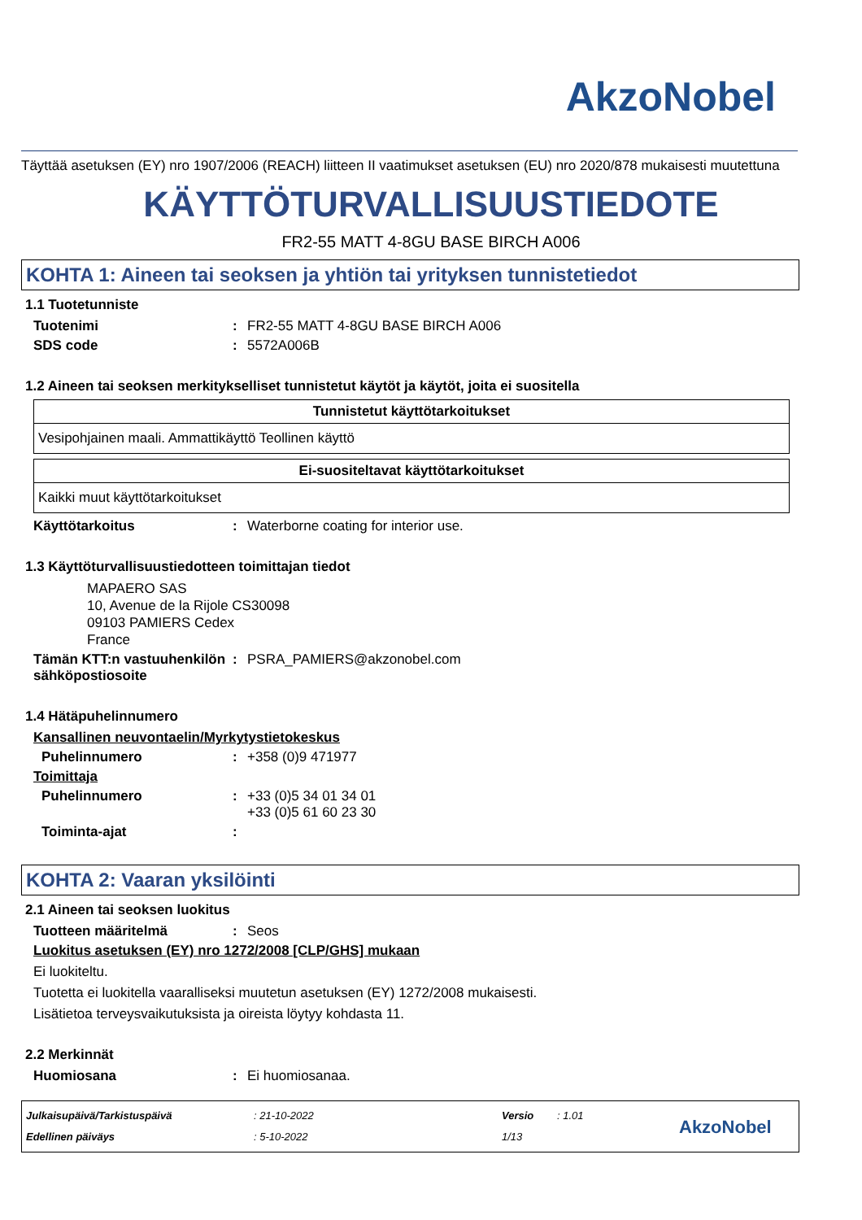AkzoNobel
Täyttää asetuksen (EY) nro 1907/2006 (REACH) liitteen II vaatimukset asetuksen (EU) nro 2020/878 mukaisesti muutettuna
KÄYTTÖTURVALLISUUSTIEDOTE
FR2-55 MATT 4-8GU BASE BIRCH A006
KOHTA 1: Aineen tai seoksen ja yhtiön tai yrityksen tunnistetiedot
1.1 Tuotetunniste
Tuotenimi: FR2-55 MATT 4-8GU BASE BIRCH A006
SDS code: 5572A006B
1.2 Aineen tai seoksen merkitykselliset tunnistetut käytöt ja käytöt, joita ei suositella
| Tunnistetut käyttötarkoitukset |
| --- |
| Vesipohjainen maali. Ammattikäyttö Teollinen käyttö |
| Ei-suositeltavat käyttötarkoitukset |
| --- |
| Kaikki muut käyttötarkoitukset |
Käyttötarkoitus: Waterborne coating for interior use.
1.3 Käyttöturvallisuustiedotteen toimittajan tiedot
MAPAERO SAS
10, Avenue de la Rijole CS30098
09103 PAMIERS Cedex
France
Tämän KTT:n vastuuhenkilön sähköpostiosoite: PSRA_PAMIERS@akzonobel.com
1.4 Hätäpuhelinnumero
Kansallinen neuvontaelin/Myrkytystietokeskus
Puhelinnumero: +358 (0)9 471977
Toimittaja
Puhelinnumero: +33 (0)5 34 01 34 01
+33 (0)5 61 60 23 30
Toiminta-ajat:
KOHTA 2: Vaaran yksilöinti
2.1 Aineen tai seoksen luokitus
Tuotteen määritelmä: Seos
Luokitus asetuksen (EY) nro 1272/2008 [CLP/GHS] mukaan
Ei luokiteltu.
Tuotetta ei luokitella vaaralliseksi muutetun asetuksen (EY) 1272/2008 mukaisesti.
Lisätietoa terveysvaikutuksista ja oireista löytyy kohdasta 11.
2.2 Merkinnät
Huomiosana: Ei huomiosanaa.
Julkaisupäivä/Tarkistuspäivä
Edellinen päiväys
: 21-10-2022
: 5-10-2022
Versio
1/13
: 1.01
AkzoNobel